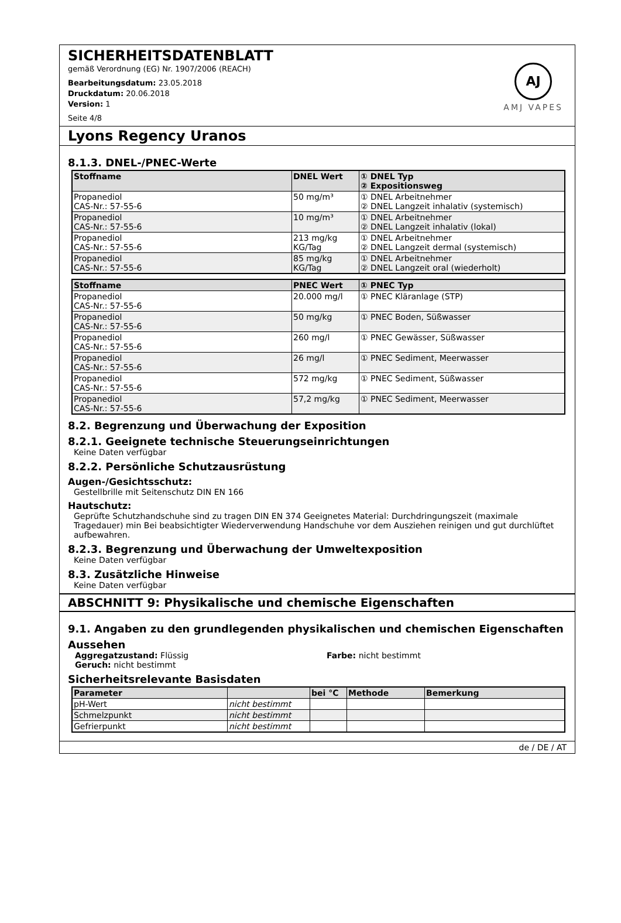SICHERHEITSDATENBLATT
gemäß Verordnung (EG) Nr. 1907/2006 (REACH)
Bearbeitungsdatum: 23.05.2018
Druckdatum: 20.06.2018
Version: 1
Seite 4/8
AJ
AMJ VAPES
Lyons Regency Uranos
8.1.3. DNEL-/PNEC-Werte
| Stoffname | DNEL Wert | ① DNEL Typ ② Expositionsweg |
| --- | --- | --- |
| Propanediol CAS-Nr.: 57-55-6 | 50 mg/m³ | ① DNEL Arbeitnehmer ② DNEL Langzeit inhalativ (systemisch) |
| Propanediol CAS-Nr.: 57-55-6 | 10 mg/m³ | ① DNEL Arbeitnehmer ② DNEL Langzeit inhalativ (lokal) |
| Propanediol CAS-Nr.: 57-55-6 | 213 mg/kg KG/Tag | ① DNEL Arbeitnehmer ② DNEL Langzeit dermal (systemisch) |
| Propanediol CAS-Nr.: 57-55-6 | 85 mg/kg KG/Tag | ① DNEL Arbeitnehmer ② DNEL Langzeit oral (wiederholt) |
| Stoffname | PNEC Wert | ① PNEC Typ |
| --- | --- | --- |
| Propanediol CAS-Nr.: 57-55-6 | 20.000 mg/l | ① PNEC Kläranlage (STP) |
| Propanediol CAS-Nr.: 57-55-6 | 50 mg/kg | ① PNEC Boden, Süßwasser |
| Propanediol CAS-Nr.: 57-55-6 | 260 mg/l | ① PNEC Gewässer, Süßwasser |
| Propanediol CAS-Nr.: 57-55-6 | 26 mg/l | ① PNEC Sediment, Meerwasser |
| Propanediol CAS-Nr.: 57-55-6 | 572 mg/kg | ① PNEC Sediment, Süßwasser |
| Propanediol CAS-Nr.: 57-55-6 | 57,2 mg/kg | ① PNEC Sediment, Meerwasser |
8.2. Begrenzung und Überwachung der Exposition
8.2.1. Geeignete technische Steuerungseinrichtungen
Keine Daten verfügbar
8.2.2. Persönliche Schutzausrüstung
Augen-/Gesichtsschutz:
Gestellbrille mit Seitenschutz DIN EN 166
Hautschutz:
Geprüfte Schutzhandschuhe sind zu tragen DIN EN 374 Geeignetes Material: Durchdringungszeit (maximale Tragedauer) min Bei beabsichtigter Wiederverwendung Handschuhe vor dem Ausziehen reinigen und gut durchlüftet aufbewahren.
8.2.3. Begrenzung und Überwachung der Umweltexposition
Keine Daten verfügbar
8.3. Zusätzliche Hinweise
Keine Daten verfügbar
ABSCHNITT 9: Physikalische und chemische Eigenschaften
9.1. Angaben zu den grundlegenden physikalischen und chemischen Eigenschaften
Aussehen
Aggregatzustand: Flüssig Farbe: nicht bestimmt
Geruch: nicht bestimmt
Sicherheitsrelevante Basisdaten
| Parameter | | bei °C | Methode | Bemerkung |
| --- | --- | --- | --- | --- |
| pH-Wert | nicht bestimmt | | | |
| Schmelzpunkt | nicht bestimmt | | | |
| Gefrierpunkt | nicht bestimmt | | | |
de / DE / AT